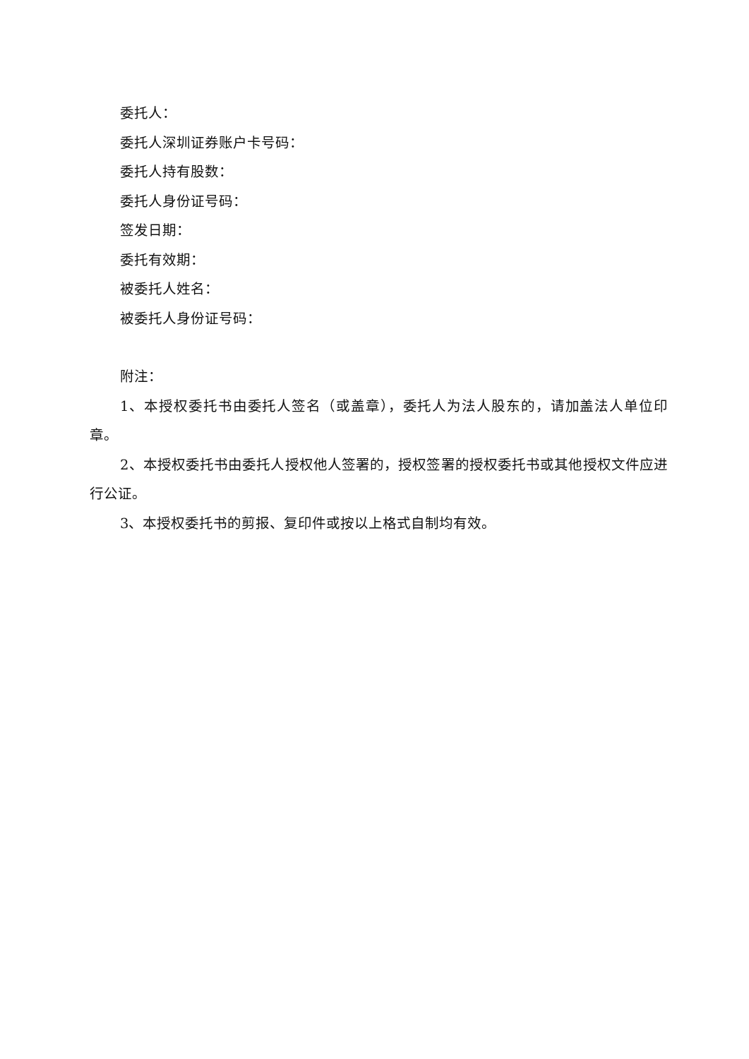委托人：
委托人深圳证券账户卡号码：
委托人持有股数：
委托人身份证号码：
签发日期：
委托有效期：
被委托人姓名：
被委托人身份证号码：
附注：
1、本授权委托书由委托人签名（或盖章），委托人为法人股东的，请加盖法人单位印章。
2、本授权委托书由委托人授权他人签署的，授权签署的授权委托书或其他授权文件应进行公证。
3、本授权委托书的剪报、复印件或按以上格式自制均有效。